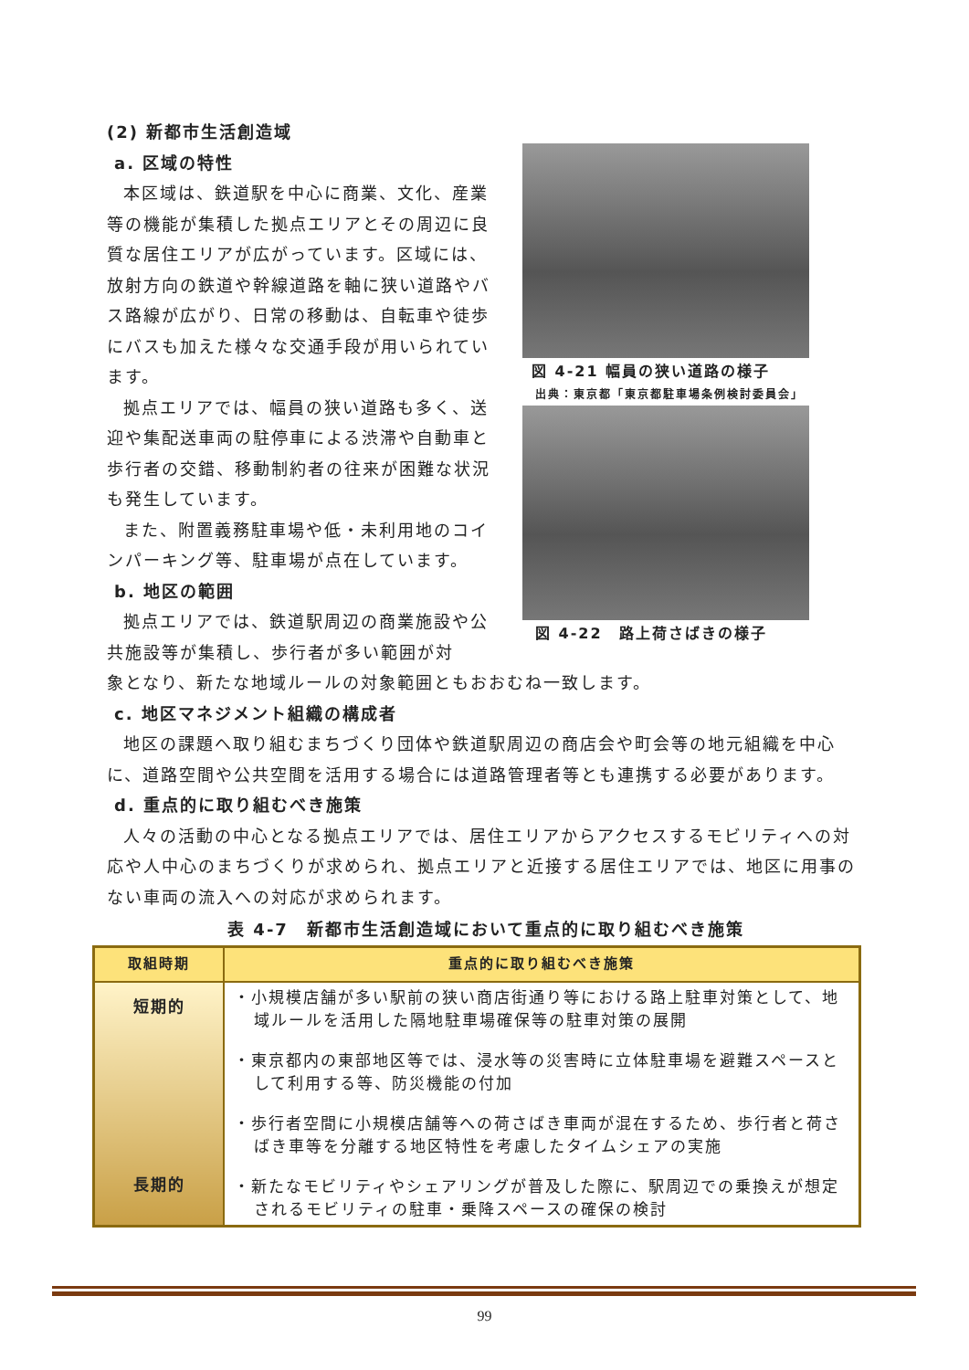(2) 新都市生活創造域
a. 区域の特性
本区域は、鉄道駅を中心に商業、文化、産業等の機能が集積した拠点エリアとその周辺に良質な居住エリアが広がっています。区域には、放射方向の鉄道や幹線道路を軸に狭い道路やバス路線が広がり、日常の移動は、自転車や徒歩にバスも加えた様々な交通手段が用いられています。
拠点エリアでは、幅員の狭い道路も多く、送迎や集配送車両の駐停車による渋滞や自動車と歩行者の交錯、移動制約者の往来が困難な状況も発生しています。
また、附置義務駐車場や低・未利用地のコインパーキング等、駐車場が点在しています。
b. 地区の範囲
拠点エリアでは、鉄道駅周辺の商業施設や公共施設等が集積し、歩行者が多い範囲が対
図 4-21 幅員の狭い道路の様子
出典：東京都「東京都駐車場条例検討委員会」
図 4-22　路上荷さばきの様子
象となり、新たな地域ルールの対象範囲ともおおむね一致します。
c. 地区マネジメント組織の構成者
地区の課題へ取り組むまちづくり団体や鉄道駅周辺の商店会や町会等の地元組織を中心に、道路空間や公共空間を活用する場合には道路管理者等とも連携する必要があります。
d. 重点的に取り組むべき施策
人々の活動の中心となる拠点エリアでは、居住エリアからアクセスするモビリティへの対応や人中心のまちづくりが求められ、拠点エリアと近接する居住エリアでは、地区に用事のない車両の流入への対応が求められます。
表 4-7　新都市生活創造域において重点的に取り組むべき施策
| 取組時期 | 重点的に取り組むべき施策 |
| --- | --- |
| 短期的 長期的 | ・小規模店舗が多い駅前の狭い商店街通り等における路上駐車対策として、地域ルールを活用した隔地駐車場確保等の駐車対策の展開 ・東京都内の東部地区等では、浸水等の災害時に立体駐車場を避難スペースとして利用する等、防災機能の付加 ・歩行者空間に小規模店舗等への荷さばき車両が混在するため、歩行者と荷さばき車等を分離する地区特性を考慮したタイムシェアの実施 ・新たなモビリティやシェアリングが普及した際に、駅周辺での乗換えが想定されるモビリティの駐車・乗降スペースの確保の検討 |
99